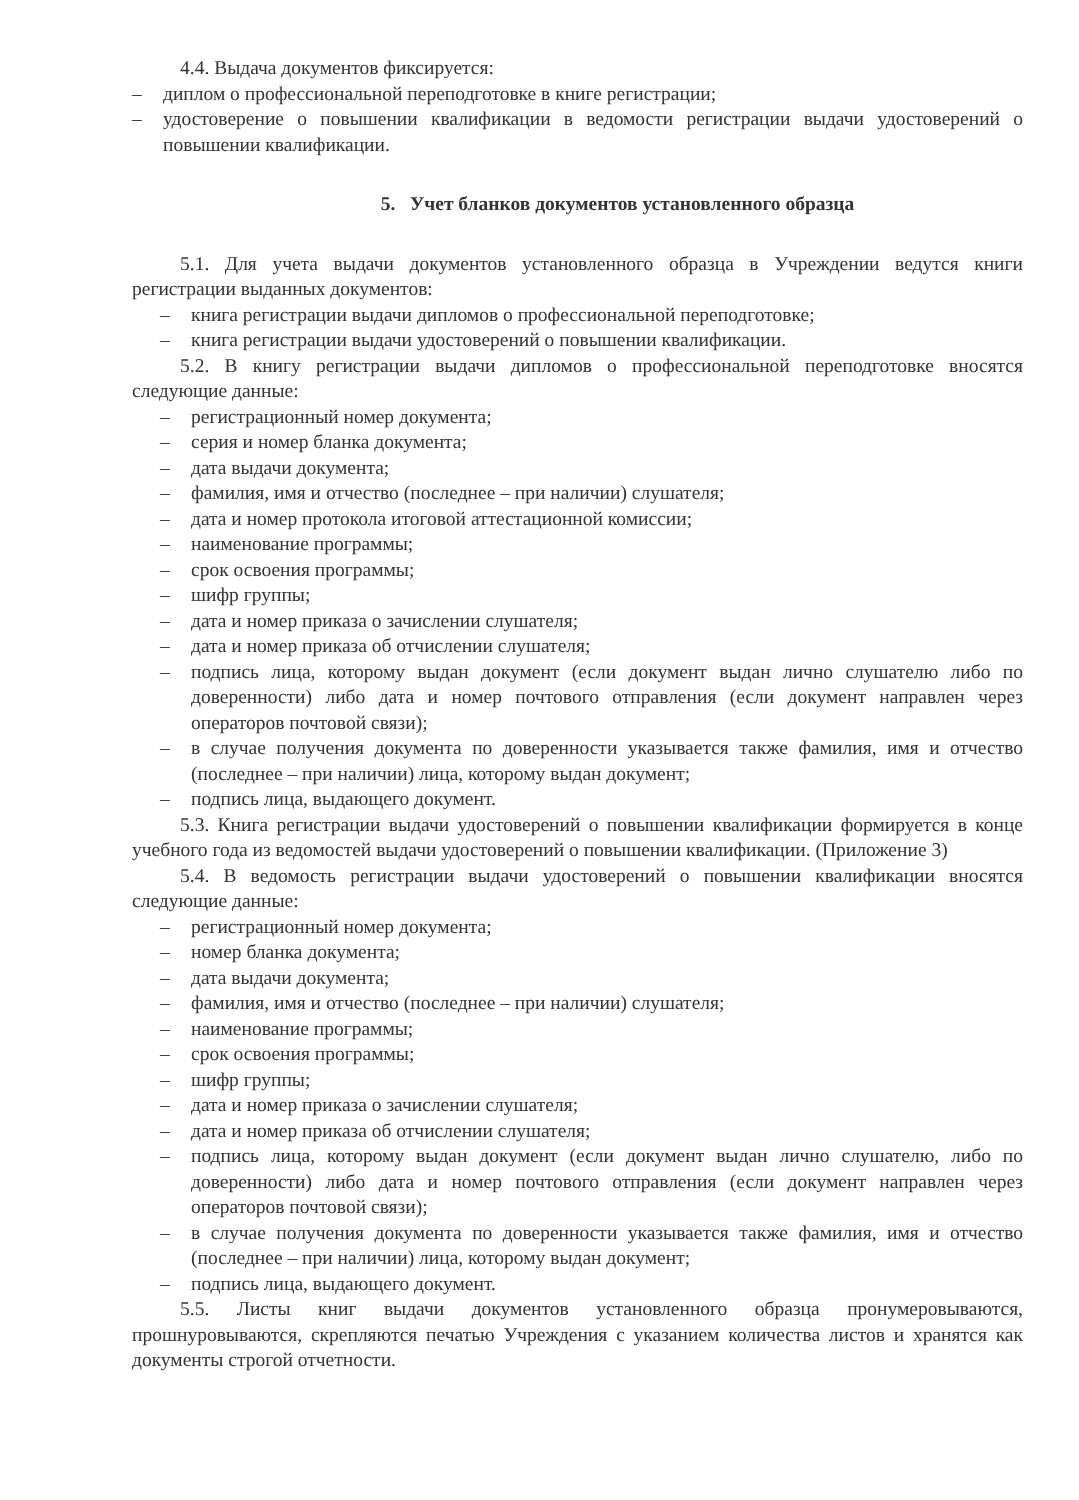4.4. Выдача документов фиксируется:
– диплом о профессиональной переподготовке в книге регистрации;
– удостоверение о повышении квалификации в ведомости регистрации выдачи удостоверений о повышении квалификации.
5. Учет бланков документов установленного образца
5.1. Для учета выдачи документов установленного образца в Учреждении ведутся книги регистрации выданных документов:
– книга регистрации выдачи дипломов о профессиональной переподготовке;
– книга регистрации выдачи удостоверений о повышении квалификации.
5.2. В книгу регистрации выдачи дипломов о профессиональной переподготовке вносятся следующие данные:
– регистрационный номер документа;
– серия и номер бланка документа;
– дата выдачи документа;
– фамилия, имя и отчество (последнее – при наличии) слушателя;
– дата и номер протокола итоговой аттестационной комиссии;
– наименование программы;
– срок освоения программы;
– шифр группы;
– дата и номер приказа о зачислении слушателя;
– дата и номер приказа об отчислении слушателя;
– подпись лица, которому выдан документ (если документ выдан лично слушателю либо по доверенности) либо дата и номер почтового отправления (если документ направлен через операторов почтовой связи);
– в случае получения документа по доверенности указывается также фамилия, имя и отчество (последнее – при наличии) лица, которому выдан документ;
– подпись лица, выдающего документ.
5.3. Книга регистрации выдачи удостоверений о повышении квалификации формируется в конце учебного года из ведомостей выдачи удостоверений о повышении квалификации. (Приложение 3)
5.4. В ведомость регистрации выдачи удостоверений о повышении квалификации вносятся следующие данные:
– регистрационный номер документа;
– номер бланка документа;
– дата выдачи документа;
– фамилия, имя и отчество (последнее – при наличии) слушателя;
– наименование программы;
– срок освоения программы;
– шифр группы;
– дата и номер приказа о зачислении слушателя;
– дата и номер приказа об отчислении слушателя;
– подпись лица, которому выдан документ (если документ выдан лично слушателю, либо по доверенности) либо дата и номер почтового отправления (если документ направлен через операторов почтовой связи);
– в случае получения документа по доверенности указывается также фамилия, имя и отчество (последнее – при наличии) лица, которому выдан документ;
– подпись лица, выдающего документ.
5.5. Листы книг выдачи документов установленного образца пронумеровываются, прошнуровываются, скрепляются печатью Учреждения с указанием количества листов и хранятся как документы строгой отчетности.